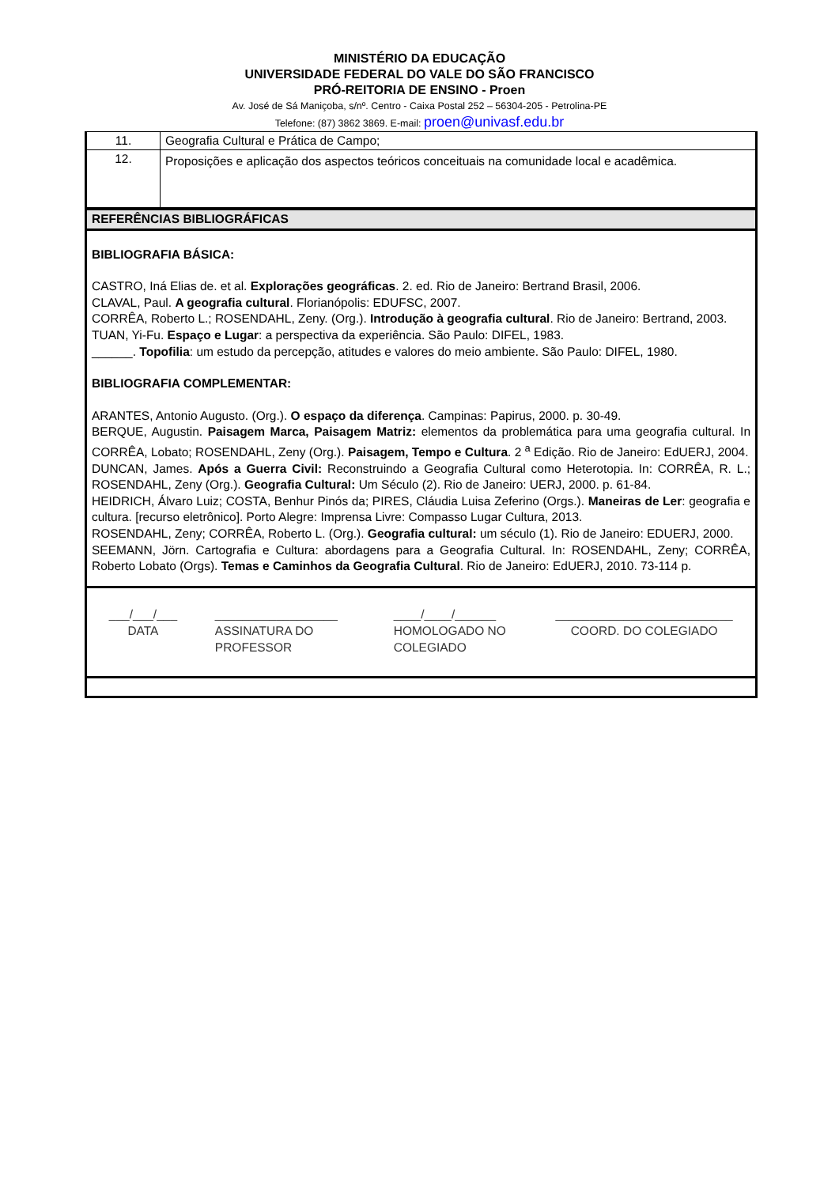MINISTÉRIO DA EDUCAÇÃO
UNIVERSIDADE FEDERAL DO VALE DO SÃO FRANCISCO
PRÓ-REITORIA DE ENSINO - Proen
Av. José de Sá Maniçoba, s/nº. Centro - Caixa Postal 252 – 56304-205 - Petrolina-PE
Telefone: (87) 3862 3869. E-mail: proen@univasf.edu.br
| 11. | Geografia Cultural e Prática de Campo; |
| 12. | Proposições e aplicação dos aspectos teóricos conceituais na comunidade local e acadêmica. |
REFERÊNCIAS BIBLIOGRÁFICAS
BIBLIOGRAFIA BÁSICA:
CASTRO, Iná Elias de. et al. Explorações geográficas. 2. ed. Rio de Janeiro: Bertrand Brasil, 2006.
CLAVAL, Paul. A geografia cultural. Florianópolis: EDUFSC, 2007.
CORRÊA, Roberto L.; ROSENDAHL, Zeny. (Org.). Introdução à geografia cultural. Rio de Janeiro: Bertrand, 2003.
TUAN, Yi-Fu. Espaço e Lugar: a perspectiva da experiência. São Paulo: DIFEL, 1983.
______. Topofilia: um estudo da percepção, atitudes e valores do meio ambiente. São Paulo: DIFEL, 1980.
BIBLIOGRAFIA COMPLEMENTAR:
ARANTES, Antonio Augusto. (Org.). O espaço da diferença. Campinas: Papirus, 2000. p. 30-49.
BERQUE, Augustin. Paisagem Marca, Paisagem Matriz: elementos da problemática para uma geografia cultural. In CORRÊA, Lobato; ROSENDAHL, Zeny (Org.). Paisagem, Tempo e Cultura. 2 <sup>a</sup> Edição. Rio de Janeiro: EdUERJ, 2004.
DUNCAN, James. Após a Guerra Civil: Reconstruindo a Geografia Cultural como Heterotopia. In: CORRÊA, R. L.; ROSENDAHL, Zeny (Org.). Geografia Cultural: Um Século (2). Rio de Janeiro: UERJ, 2000. p. 61-84.
HEIDRICH, Álvaro Luiz; COSTA, Benhur Pinós da; PIRES, Cláudia Luisa Zeferino (Orgs.). Maneiras de Ler: geografia e cultura. [recurso eletrônico]. Porto Alegre: Imprensa Livre: Compasso Lugar Cultura, 2013.
ROSENDAHL, Zeny; CORRÊA, Roberto L. (Org.). Geografia cultural: um século (1). Rio de Janeiro: EDUERJ, 2000.
SEEMANN, Jörn. Cartografia e Cultura: abordagens para a Geografia Cultural. In: ROSENDAHL, Zeny; CORRÊA, Roberto Lobato (Orgs). Temas e Caminhos da Geografia Cultural. Rio de Janeiro: EdUERJ, 2010. 73-114 p.
___/___/___
DATA
__________________
ASSINATURA DO PROFESSOR
____/____/______
HOMOLOGADO NO COLEGIADO
__________________________
COORD. DO COLEGIADO